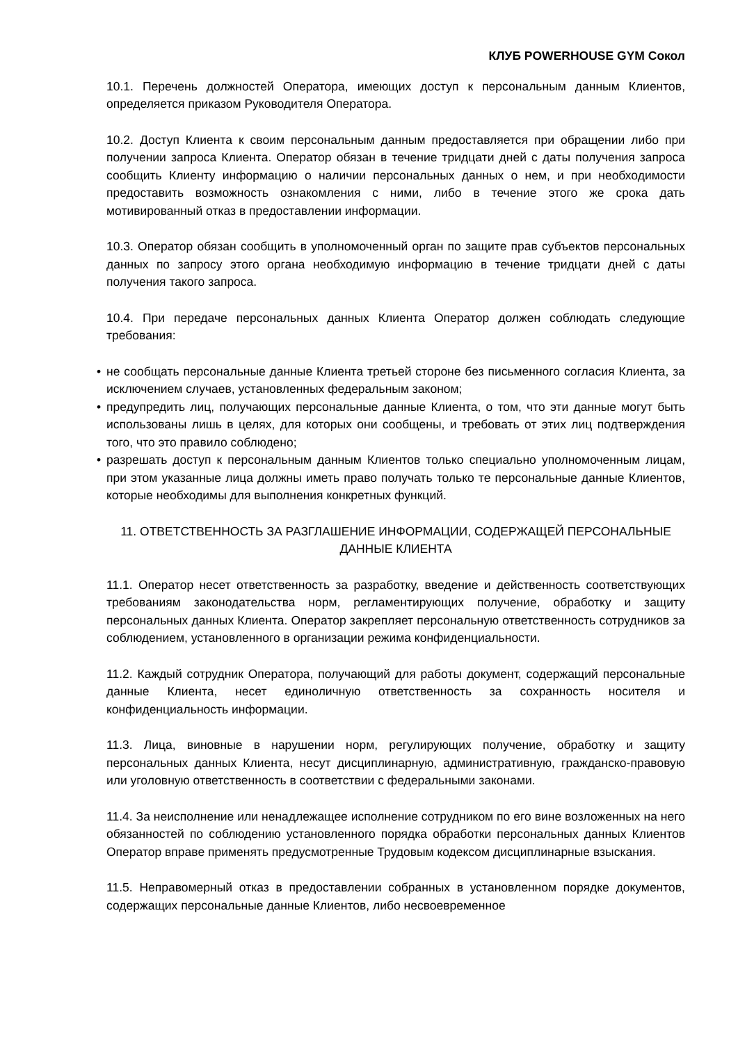КЛУБ POWERHOUSE GYM Сокол
10.1. Перечень должностей Оператора, имеющих доступ к персональным данным Клиентов, определяется приказом Руководителя Оператора.
10.2. Доступ Клиента к своим персональным данным предоставляется при обращении либо при получении запроса Клиента. Оператор обязан в течение тридцати дней с даты получения запроса сообщить Клиенту информацию о наличии персональных данных о нем, и при необходимости предоставить возможность ознакомления с ними, либо в течение этого же срока дать мотивированный отказ в предоставлении информации.
10.3. Оператор обязан сообщить в уполномоченный орган по защите прав субъектов персональных данных по запросу этого органа необходимую информацию в течение тридцати дней с даты получения такого запроса.
10.4. При передаче персональных данных Клиента Оператор должен соблюдать следующие требования:
• не сообщать персональные данные Клиента третьей стороне без письменного согласия Клиента, за исключением случаев, установленных федеральным законом;
• предупредить лиц, получающих персональные данные Клиента, о том, что эти данные могут быть использованы лишь в целях, для которых они сообщены, и требовать от этих лиц подтверждения того, что это правило соблюдено;
• разрешать доступ к персональным данным Клиентов только специально уполномоченным лицам, при этом указанные лица должны иметь право получать только те персональные данные Клиентов, которые необходимы для выполнения конкретных функций.
11. ОТВЕТСТВЕННОСТЬ ЗА РАЗГЛАШЕНИЕ ИНФОРМАЦИИ, СОДЕРЖАЩЕЙ ПЕРСОНАЛЬНЫЕ ДАННЫЕ КЛИЕНТА
11.1. Оператор несет ответственность за разработку, введение и действенность соответствующих требованиям законодательства норм, регламентирующих получение, обработку и защиту персональных данных Клиента. Оператор закрепляет персональную ответственность сотрудников за соблюдением, установленного в организации режима конфиденциальности.
11.2. Каждый сотрудник Оператора, получающий для работы документ, содержащий персональные данные Клиента, несет единоличную ответственность за сохранность носителя и конфиденциальность информации.
11.3. Лица, виновные в нарушении норм, регулирующих получение, обработку и защиту персональных данных Клиента, несут дисциплинарную, административную, гражданско-правовую или уголовную ответственность в соответствии с федеральными законами.
11.4. За неисполнение или ненадлежащее исполнение сотрудником по его вине возложенных на него обязанностей по соблюдению установленного порядка обработки персональных данных Клиентов Оператор вправе применять предусмотренные Трудовым кодексом дисциплинарные взыскания.
11.5. Неправомерный отказ в предоставлении собранных в установленном порядке документов, содержащих персональные данные Клиентов, либо несвоевременное